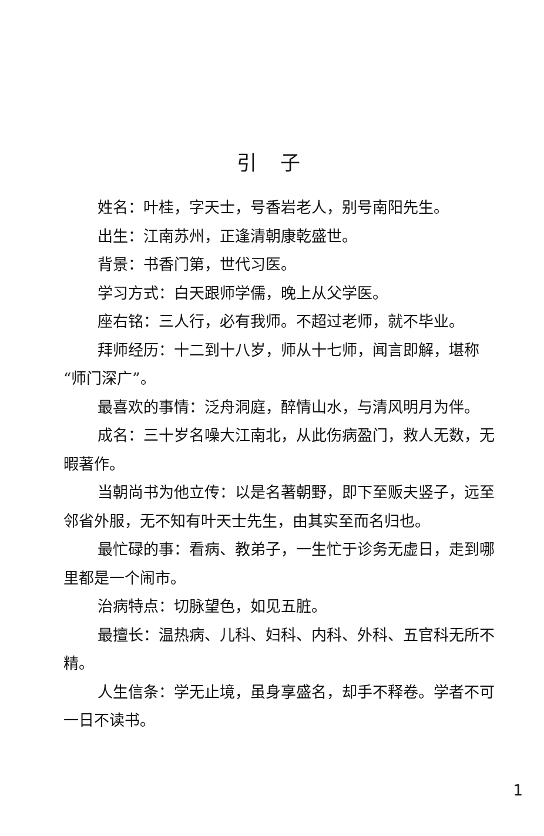引子
姓名：叶桂，字天士，号香岩老人，别号南阳先生。
出生：江南苏州，正逢清朝康乾盛世。
背景：书香门第，世代习医。
学习方式：白天跟师学儒，晚上从父学医。
座右铭：三人行，必有我师。不超过老师，就不毕业。
拜师经历：十二到十八岁，师从十七师，闻言即解，堪称“师门深广”。
最喜欢的事情：泛舟洞庭，醉情山水，与清风明月为伴。
成名：三十岁名噪大江南北，从此伤病盈门，救人无数，无暇著作。
当朝尚书为他立传：以是名著朝野，即下至贩夫竖子，远至邻省外服，无不知有叶天士先生，由其实至而名归也。
最忙碌的事：看病、教弟子，一生忙于诊务无虚日，走到哪里都是一个闹市。
治病特点：切脉望色，如见五脏。
最擅长：温热病、儿科、妇科、内科、外科、五官科无所不精。
人生信条：学无止境，虽身享盛名，却手不释卷。学者不可一日不读书。
1